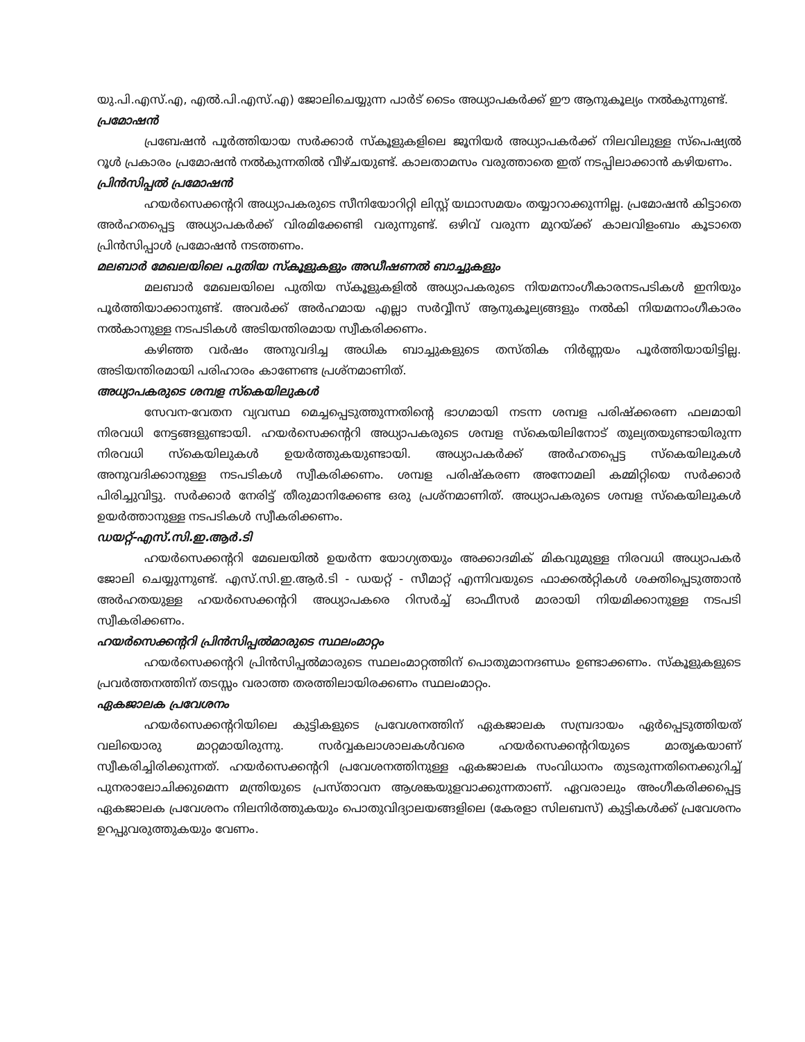യു.പി.എസ്.എ, എൽ.പി.എസ്.എ) ജോലിചെയ്യുന്ന പാർട് ടൈം അധ്യാപകർക്ക് ഈ ആനുകൂല്യം നൽകുന്നുണ്ട്.
പ്രമോഷൻ
പ്രബേഷൻ പൂർത്തിയായ സർക്കാർ സ്കൂളുകളിലെ ജൂനിയർ അധ്യാപകർക്ക് നിലവിലുള്ള സ്പെഷ്യൽ റൂൾ പ്രകാരം പ്രമോഷൻ നൽകുന്നതിൽ വീഴ്ചയുണ്ട്. കാലതാമസം വരുത്താതെ ഇത് നടപ്പിലാക്കാൻ കഴിയണം.
പ്രിൻസിപ്പൽ പ്രമോഷൻ
ഹയർസെക്കന്ററി അധ്യാപകരുടെ സീനിയോറിറ്റി ലിസ്റ്റ് യഥാസമയം തയ്യാറാക്കുന്നില്ല. പ്രമോഷൻ കിട്ടാതെ അർഹതപ്പെട്ട അധ്യാപകർക്ക് വിരമിക്കേണ്ടി വരുന്നുണ്ട്. ഒഴിവ് വരുന്ന മുറയ്ക്ക് കാലവിളംബം കൂടാതെ പ്രിൻസിപ്പാൾ പ്രമോഷൻ നടത്തണം.
മലബാർ മേഖലയിലെ പുതിയ സ്കൂളുകളും അഡീഷണൽ ബാച്ചുകളും
മലബാർ മേഖലയിലെ പുതിയ സ്കൂളുകളിൽ അധ്യാപകരുടെ നിയമനാംഗീകാരനടപടികൾ ഇനിയും പൂർത്തിയാക്കാനുണ്ട്. അവർക്ക് അർഹമായ എല്ലാ സർവ്വീസ് ആനുകൂല്യങ്ങളും നൽകി നിയമനാംഗീകാരം നൽകാനുള്ള നടപടികൾ അടിയന്തിരമായ സ്വീകരിക്കണം.
കഴിഞ്ഞ വർഷം അനുവദിച്ച അധിക ബാച്ചുകളുടെ തസ്തിക നിർണ്ണയം പൂർത്തിയായിട്ടില്ല. അടിയന്തിരമായി പരിഹാരം കാണേണ്ട പ്രശ്നമാണിത്.
അധ്യാപകരുടെ ശമ്പള സ്കെയിലുകൾ
സേവന-വേതന വ്യവസ്ഥ മെച്ചപ്പെടുത്തുന്നതിന്റെ ഭാഗമായി നടന്ന ശമ്പള പരിഷ്ക്കരണ ഫലമായി നിരവധി നേട്ടങ്ങളുണ്ടായി. ഹയർസെക്കന്ററി അധ്യാപകരുടെ ശമ്പള സ്കെയിലിനോട് തുല്യതയുണ്ടായിരുന്ന നിരവധി സ്കെയിലുകൾ ഉയർത്തുകയുണ്ടായി. അധ്യാപകർക്ക് അർഹതപ്പെട്ട സ്കെയിലുകൾ അനുവദിക്കാനുള്ള നടപടികൾ സ്വീകരിക്കണം. ശമ്പള പരിഷ്കരണ അനോമലി കമ്മിറ്റിയെ സർക്കാർ പിരിച്ചുവിട്ടു. സർക്കാർ നേരിട്ട് തീരുമാനിക്കേണ്ട ഒരു പ്രശ്നമാണിത്. അധ്യാപകരുടെ ശമ്പള സ്കെയിലുകൾ ഉയർത്താനുള്ള നടപടികൾ സ്വീകരിക്കണം.
ഡയറ്റ്-എസ്.സി.ഇ.ആർ.ടി
ഹയർസെക്കന്ററി മേഖലയിൽ ഉയർന്ന യോഗ്യതയും അക്കാദമിക് മികവുമുള്ള നിരവധി അധ്യാപകർ ജോലി ചെയ്യുന്നുണ്ട്. എസ്.സി.ഇ.ആർ.ടി - ഡയറ്റ് - സീമാറ്റ് എന്നിവയുടെ ഫാക്കൽറ്റികൾ ശക്തിപ്പെടുത്താൻ അർഹതയുള്ള ഹയർസെക്കന്ററി അധ്യാപകരെ റിസർച്ച് ഓഫീസർ മാരായി നിയമിക്കാനുള്ള നടപടി സ്വീകരിക്കണം.
ഹയർസെക്കന്ററി പ്രിൻസിപ്പൽമാരുടെ സ്ഥലംമാറ്റം
ഹയർസെക്കന്ററി പ്രിൻസിപ്പൽമാരുടെ സ്ഥലംമാറ്റത്തിന് പൊതുമാനദണ്ഡം ഉണ്ടാക്കണം. സ്കൂളുകളുടെ പ്രവർത്തനത്തിന് തടസ്സം വരാത്ത തരത്തിലായിരക്കണം സ്ഥലംമാറ്റം.
ഏകജാലക പ്രവേശനം
ഹയർസെക്കന്ററിയിലെ കുട്ടികളുടെ പ്രവേശനത്തിന് ഏകജാലക സമ്പ്രദായം ഏർപ്പെടുത്തിയത് വലിയൊരു മാറ്റമായിരുന്നു. സർവ്വകലാശാലകൾവരെ ഹയർസെക്കന്ററിയുടെ മാതൃകയാണ് സ്വീകരിച്ചിരിക്കുന്നത്. ഹയർസെക്കന്ററി പ്രവേശനത്തിനുള്ള ഏകജാലക സംവിധാനം തുടരുന്നതിനെക്കുറിച്ച് പുനരാലോചിക്കുമെന്ന മന്ത്രിയുടെ പ്രസ്താവന ആശങ്കയുളവാക്കുന്നതാണ്. ഏവരാലും അംഗീകരിക്കപ്പെട്ട ഏകജാലക പ്രവേശനം നിലനിർത്തുകയും പൊതുവിദ്യാലയങ്ങളിലെ (കേരളാ സിലബസ്) കുട്ടികൾക്ക് പ്രവേശനം ഉറപ്പുവരുത്തുകയും വേണം.